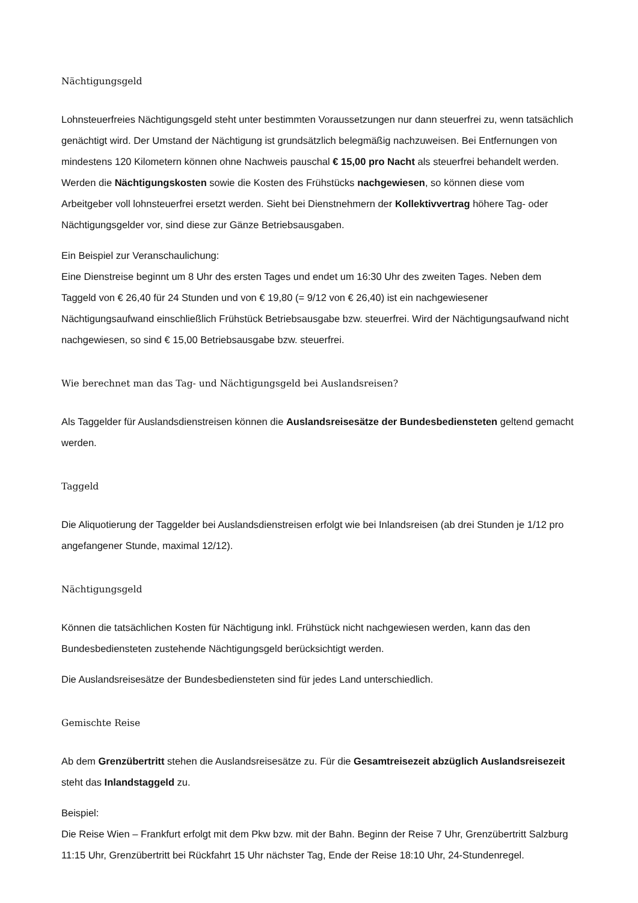Nächtigungsgeld
Lohnsteuerfreies Nächtigungsgeld steht unter bestimmten Voraussetzungen nur dann steuerfrei zu, wenn tatsächlich genächtigt wird. Der Umstand der Nächtigung ist grundsätzlich belegmäßig nachzuweisen. Bei Entfernungen von mindestens 120 Kilometern können ohne Nachweis pauschal € 15,00 pro Nacht als steuerfrei behandelt werden. Werden die Nächtigungskosten sowie die Kosten des Frühstücks nachgewiesen, so können diese vom Arbeitgeber voll lohnsteuerfrei ersetzt werden. Sieht bei Dienstnehmern der Kollektivvertrag höhere Tag- oder Nächtigungsgelder vor, sind diese zur Gänze Betriebsausgaben.
Ein Beispiel zur Veranschaulichung:
Eine Dienstreise beginnt um 8 Uhr des ersten Tages und endet um 16:30 Uhr des zweiten Tages. Neben dem Taggeld von € 26,40 für 24 Stunden und von € 19,80 (= 9/12 von € 26,40) ist ein nachgewiesener Nächtigungsaufwand einschließlich Frühstück Betriebsausgabe bzw. steuerfrei. Wird der Nächtigungsaufwand nicht nachgewiesen, so sind € 15,00 Betriebsausgabe bzw. steuerfrei.
Wie berechnet man das Tag- und Nächtigungsgeld bei Auslandsreisen?
Als Taggelder für Auslandsdienstreisen können die Auslandsreisesätze der Bundesbediensteten geltend gemacht werden.
Taggeld
Die Aliquotierung der Taggelder bei Auslandsdienstreisen erfolgt wie bei Inlandsreisen (ab drei Stunden je 1/12 pro angefangener Stunde, maximal 12/12).
Nächtigungsgeld
Können die tatsächlichen Kosten für Nächtigung inkl. Frühstück nicht nachgewiesen werden, kann das den Bundesbediensteten zustehende Nächtigungsgeld berücksichtigt werden.
Die Auslandsreisesätze der Bundesbediensteten sind für jedes Land unterschiedlich.
Gemischte Reise
Ab dem Grenzübertritt stehen die Auslandsreisesätze zu. Für die Gesamtreisezeit abzüglich Auslandsreisezeit steht das Inlandstaggeld zu.
Beispiel:
Die Reise Wien – Frankfurt erfolgt mit dem Pkw bzw. mit der Bahn. Beginn der Reise 7 Uhr, Grenzübertritt Salzburg 11:15 Uhr, Grenzübertritt bei Rückfahrt 15 Uhr nächster Tag, Ende der Reise 18:10 Uhr, 24-Stundenregel.